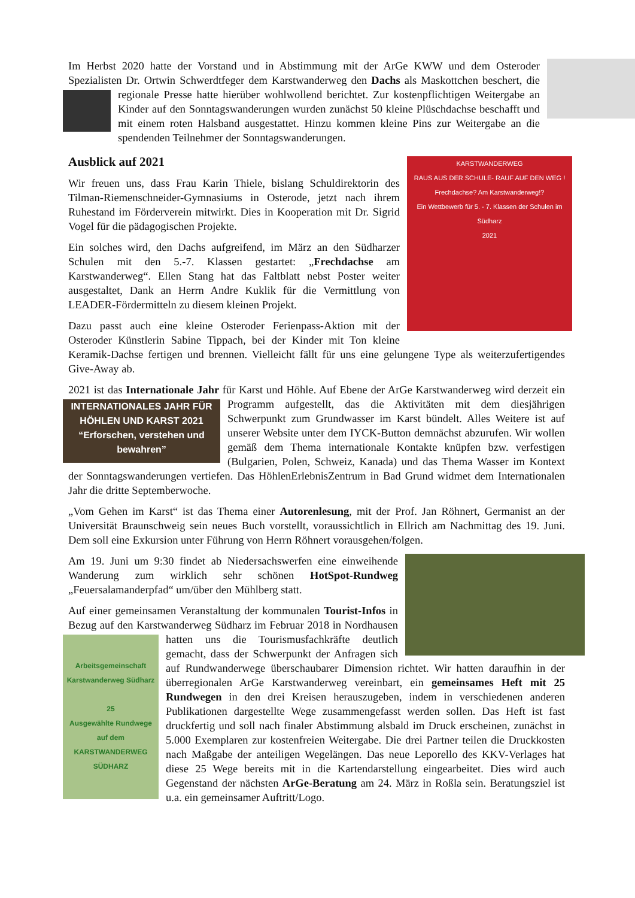Im Herbst 2020 hatte der Vorstand und in Abstimmung mit der ArGe KWW und dem Osteroder Spezialisten Dr. Ortwin Schwerdtfeger dem Karstwanderweg den Dachs als Maskottchen beschert, die regionale Presse hatte hierüber wohlwollend berichtet. Zur kostenpflichtigen Weitergabe an Kinder auf den Sonntagswanderungen wurden zunächst 50 kleine Plüschdachse beschafft und mit einem roten Halsband ausgestattet. Hinzu kommen kleine Pins zur Weitergabe an die spendenden Teilnehmer der Sonntagswanderungen.
KARSTWANDERWEG
RAUS AUS DER SCHULE- RAUF AUF DEN WEG !
Frechdachse? Am Karstwanderweg!?
Ein Wettbewerb für 5. - 7. Klassen der Schulen im Südharz
2021
Ausblick auf 2021
Wir freuen uns, dass Frau Karin Thiele, bislang Schuldirektorin des Tilman-Riemenschneider-Gymnasiums in Osterode, jetzt nach ihrem Ruhestand im Förderverein mitwirkt. Dies in Kooperation mit Dr. Sigrid Vogel für die pädagogischen Projekte.
Ein solches wird, den Dachs aufgreifend, im März an den Südharzer Schulen mit den 5.-7. Klassen gestartet: „Frechdachse am Karstwanderweg“. Ellen Stang hat das Faltblatt nebst Poster weiter ausgestaltet, Dank an Herrn Andre Kuklik für die Vermittlung von LEADER-Fördermitteln zu diesem kleinen Projekt.
Dazu passt auch eine kleine Osteroder Ferienpass-Aktion mit der Osteroder Künstlerin Sabine Tippach, bei der Kinder mit Ton kleine Keramik-Dachse fertigen und brennen. Vielleicht fällt für uns eine gelungene Type als weiterzufertigendes Give-Away ab.
2021 ist das Internationale Jahr für Karst und Höhle. Auf Ebene der ArGe Karstwanderweg wird INTERNATIONALES JAHR FÜR HÖHLEN UND KARST 2021
“Erforschen, verstehen und bewahren” derzeit ein Programm aufgestellt, das die Aktivitäten mit dem diesjährigen Schwerpunkt zum Grundwasser im Karst bündelt. Alles Weitere ist auf unserer Website unter dem IYCK-Button demnächst abzurufen. Wir wollen gemäß dem Thema internationale Kontakte knüpfen bzw. verfestigen (Bulgarien, Polen, Schweiz, Kanada) und das Thema Wasser im Kontext der Sonntagswanderungen vertiefen. Das HöhlenErlebnisZentrum in Bad Grund widmet dem Internationalen Jahr die dritte Septemberwoche.
„Vom Gehen im Karst“ ist das Thema einer Autorenlesung, mit der Prof. Jan Röhnert, Germanist an der Universität Braunschweig sein neues Buch vorstellt, voraussichtlich in Ellrich am Nachmittag des 19. Juni. Dem soll eine Exkursion unter Führung von Herrn Röhnert vorausgehen/folgen.
Am 19. Juni um 9:30 findet ab Niedersachswerfen eine einweihende Wanderung zum wirklich sehr schönen HotSpot-Rundweg „Feuersalamanderpfad“ um/über den Mühlberg statt.
Auf einer gemeinsamen Veranstaltung der kommunalen Tourist-Infos in Bezug auf den Karstwanderweg Südharz im Februar Arbeitsgemeinschaft Karstwanderweg Südharz
25
Ausgewählte Rundwege
auf dem
KARSTWANDERWEG
SÜDHARZ 2018 in Nordhausen hatten uns die Tourismusfachkräfte deutlich gemacht, dass der Schwerpunkt der Anfragen sich auf Rundwanderwege überschaubarer Dimension richtet. Wir hatten daraufhin in der überregionalen ArGe Karstwanderweg vereinbart, ein gemeinsames Heft mit 25 Rundwegen in den drei Kreisen herauszugeben, indem in verschiedenen anderen Publikationen dargestellte Wege zusammengefasst werden sollen. Das Heft ist fast druckfertig und soll nach finaler Abstimmung alsbald im Druck erscheinen, zunächst in 5.000 Exemplaren zur kostenfreien Weitergabe. Die drei Partner teilen die Druckkosten nach Maßgabe der anteiligen Wegelängen. Das neue Leporello des KKV-Verlages hat diese 25 Wege bereits mit in die Kartendarstellung eingearbeitet. Dies wird auch Gegenstand der nächsten ArGe-Beratung am 24. März in Roßla sein. Beratungsziel ist u.a. ein gemeinsamer Auftritt/Logo.